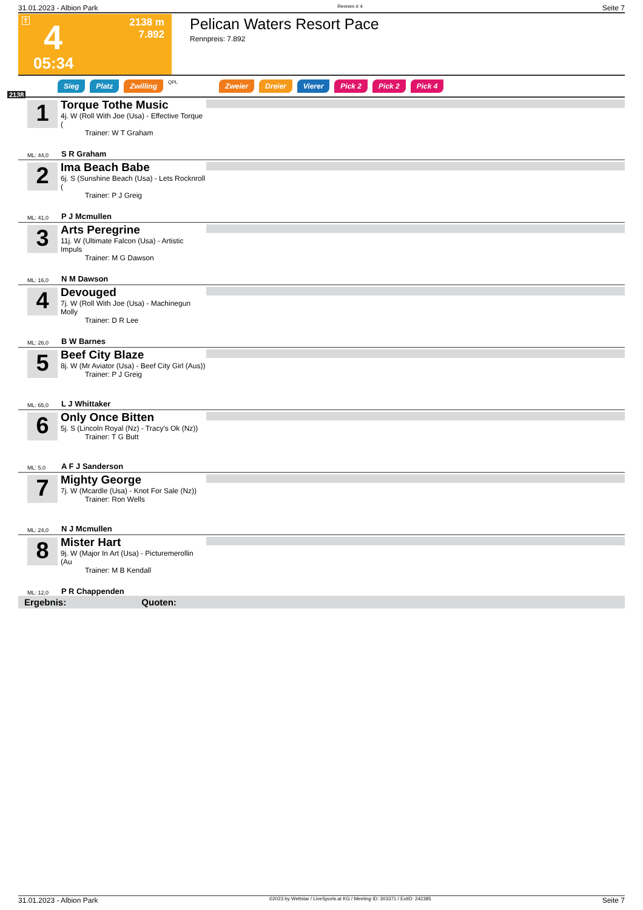31.01.2023 - Albion Park Rennen # 4 Seite 7
T 4 2138 m
7.892
05:34
Pelican Waters Resort Pace
Rennpreis: 7.892
2138
Sieg Platz Zwilling QPL Zweier Dreier Vierer Pick 2 Pick 2 Pick 4
1
Torque Tothe Music
4j. W (Roll With Joe (Usa) - Effective Torque (
Trainer: W T Graham
ML: 44,0 S R Graham
2
Ima Beach Babe
6j. S (Sunshine Beach (Usa) - Lets Rocknroll (
Trainer: P J Greig
ML: 41,0 P J Mcmullen
3
Arts Peregrine
11j. W (Ultimate Falcon (Usa) - Artistic Impuls
Trainer: M G Dawson
ML: 16,0 N M Dawson
4
Devouged
7j. W (Roll With Joe (Usa) - Machinegun Molly
Trainer: D R Lee
ML: 26,0 B W Barnes
5
Beef City Blaze
8j. W (Mr Aviator (Usa) - Beef City Girl (Aus))
Trainer: P J Greig
ML: 65,0 L J Whittaker
6
Only Once Bitten
5j. S (Lincoln Royal (Nz) - Tracy's Ok (Nz))
Trainer: T G Butt
ML: 5,0 A F J Sanderson
7
Mighty George
7j. W (Mcardle (Usa) - Knot For Sale (Nz))
Trainer: Ron Wells
ML: 24,0 N J Mcmullen
8
Mister Hart
9j. W (Major In Art (Usa) - Picturemerollin (Au
Trainer: M B Kendall
ML: 12,0 P R Chappenden
Ergebnis: Quoten:
31.01.2023 - Albion Park ©2023 by Wettstar / LiveSports.at KG / Meeting ID: 303371 / ExtID: 242385 Seite 7